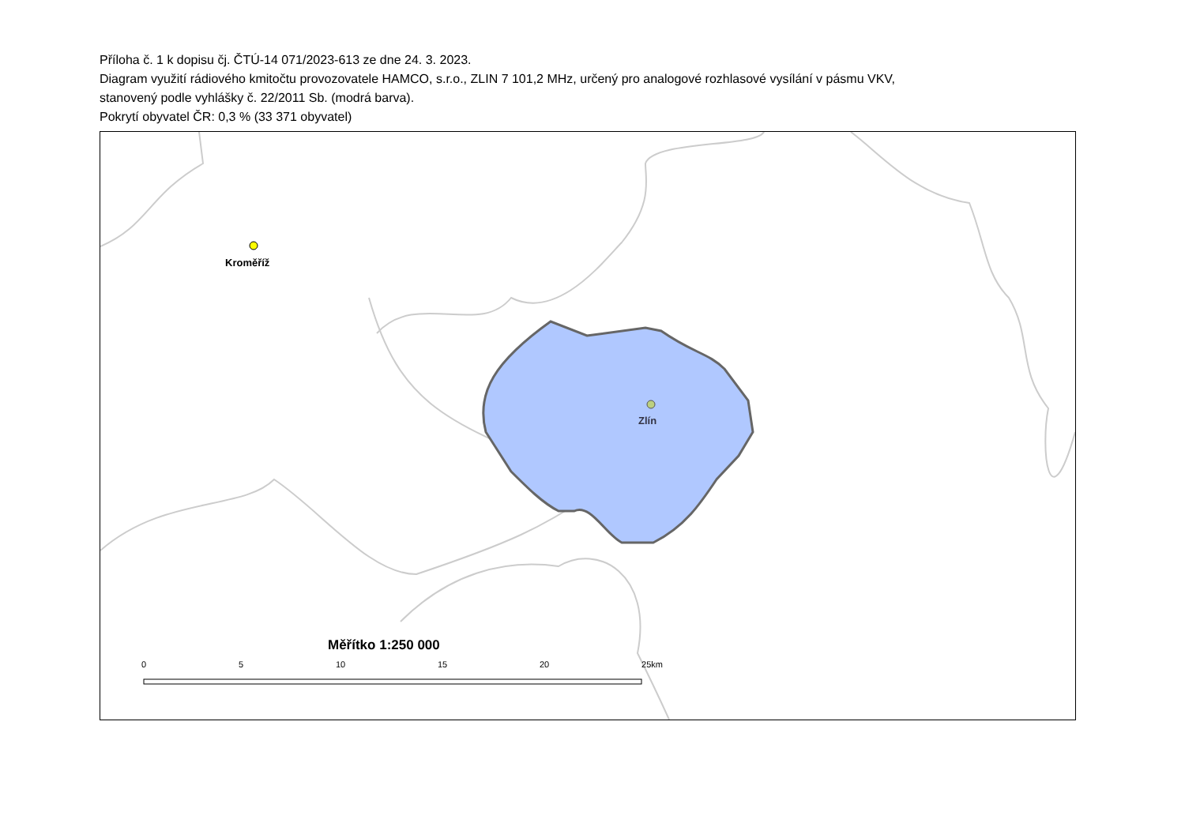Příloha č. 1 k dopisu čj. ČTÚ-14 071/2023-613 ze dne 24. 3. 2023.
Diagram využití rádiového kmitočtu provozovatele HAMCO, s.r.o., ZLIN 7 101,2 MHz, určený pro analogové rozhlasové vysílání v pásmu VKV,
stanovený podle vyhlášky č. 22/2011 Sb. (modrá barva).
Pokrytí obyvatel ČR: 0,3 % (33 371 obyvatel)
Kroměříž
Zlín
Měřítko 1:250 000
0 5 10 15 20 25km